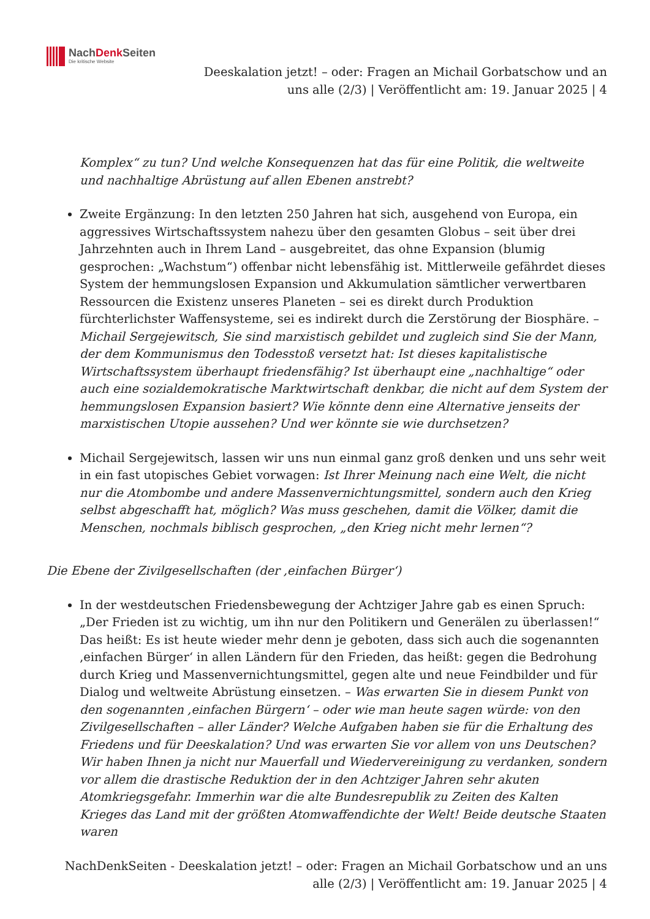NachDenk Seiten
Die kritische Website
Deeskalation jetzt! – oder: Fragen an Michail Gorbatschow und an uns alle (2/3) | Veröffentlicht am: 19. Januar 2025 | 4
Komplex“ zu tun? Und welche Konsequenzen hat das für eine Politik, die weltweite und nachhaltige Abrüstung auf allen Ebenen anstrebt?
Zweite Ergänzung: In den letzten 250 Jahren hat sich, ausgehend von Europa, ein aggressives Wirtschaftssystem nahezu über den gesamten Globus – seit über drei Jahrzehnten auch in Ihrem Land – ausgebreitet, das ohne Expansion (blumig gesprochen: „Wachstum“) offenbar nicht lebensfähig ist. Mittlerweile gefährdet dieses System der hemmungslosen Expansion und Akkumulation sämtlicher verwertbaren Ressourcen die Existenz unseres Planeten – sei es direkt durch Produktion fürchterlichster Waffensysteme, sei es indirekt durch die Zerstörung der Biosphäre. – Michail Sergejewitsch, Sie sind marxistisch gebildet und zugleich sind Sie der Mann, der dem Kommunismus den Todesstoß versetzt hat: Ist dieses kapitalistische Wirtschaftssystem überhaupt friedensfähig? Ist überhaupt eine „nachhaltige“ oder auch eine sozialdemokratische Marktwirtschaft denkbar, die nicht auf dem System der hemmungslosen Expansion basiert? Wie könnte denn eine Alternative jenseits der marxistischen Utopie aussehen? Und wer könnte sie wie durchsetzen?
Michail Sergejewitsch, lassen wir uns nun einmal ganz groß denken und uns sehr weit in ein fast utopisches Gebiet vorwagen: Ist Ihrer Meinung nach eine Welt, die nicht nur die Atombombe und andere Massenvernichtungsmittel, sondern auch den Krieg selbst abgeschafft hat, möglich? Was muss geschehen, damit die Völker, damit die Menschen, nochmals biblisch gesprochen, „den Krieg nicht mehr lernen“?
Die Ebene der Zivilgesellschaften (der ‚einfachen Bürger‘)
In der westdeutschen Friedensbewegung der Achtziger Jahre gab es einen Spruch: „Der Frieden ist zu wichtig, um ihn nur den Politikern und Generälen zu überlassen!“ Das heißt: Es ist heute wieder mehr denn je geboten, dass sich auch die sogenannten ‚einfachen Bürger‘ in allen Ländern für den Frieden, das heißt: gegen die Bedrohung durch Krieg und Massenvernichtungsmittel, gegen alte und neue Feindbilder und für Dialog und weltweite Abrüstung einsetzen. – Was erwarten Sie in diesem Punkt von den sogenannten ‚einfachen Bürgern‘ – oder wie man heute sagen würde: von den Zivilgesellschaften – aller Länder? Welche Aufgaben haben sie für die Erhaltung des Friedens und für Deeskalation? Und was erwarten Sie vor allem von uns Deutschen? Wir haben Ihnen ja nicht nur Mauerfall und Wiedervereinigung zu verdanken, sondern vor allem die drastische Reduktion der in den Achtziger Jahren sehr akuten Atomkriegsgefahr. Immerhin war die alte Bundesrepublik zu Zeiten des Kalten Krieges das Land mit der größten Atomwaffendichte der Welt! Beide deutsche Staaten waren
NachDenkSeiten - Deeskalation jetzt! – oder: Fragen an Michail Gorbatschow und an uns alle (2/3) | Veröffentlicht am: 19. Januar 2025 | 4